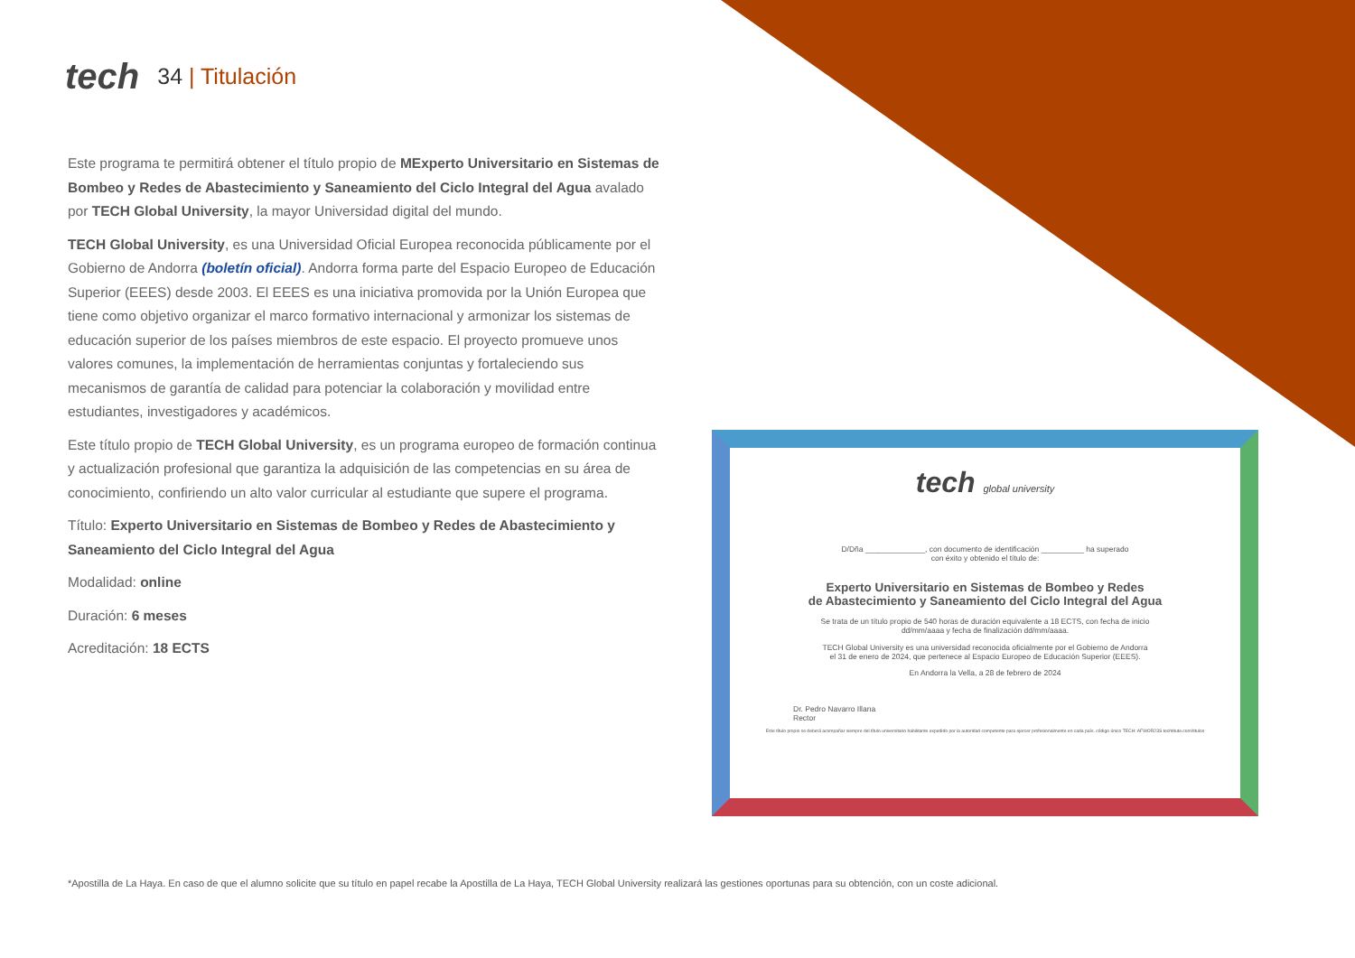tech
34 | Titulación
Este programa te permitirá obtener el título propio de MExperto Universitario en Sistemas de Bombeo y Redes de Abastecimiento y Saneamiento del Ciclo Integral del Agua avalado por TECH Global University, la mayor Universidad digital del mundo.
TECH Global University, es una Universidad Oficial Europea reconocida públicamente por el Gobierno de Andorra (boletín oficial). Andorra forma parte del Espacio Europeo de Educación Superior (EEES) desde 2003. El EEES es una iniciativa promovida por la Unión Europea que tiene como objetivo organizar el marco formativo internacional y armonizar los sistemas de educación superior de los países miembros de este espacio. El proyecto promueve unos valores comunes, la implementación de herramientas conjuntas y fortaleciendo sus mecanismos de garantía de calidad para potenciar la colaboración y movilidad entre estudiantes, investigadores y académicos.
Este título propio de TECH Global University, es un programa europeo de formación continua y actualización profesional que garantiza la adquisición de las competencias en su área de conocimiento, confiriendo un alto valor curricular al estudiante que supere el programa.
Título: Experto Universitario en Sistemas de Bombeo y Redes de Abastecimiento y Saneamiento del Ciclo Integral del Agua
Modalidad: online
Duración: 6 meses
Acreditación: 18 ECTS
tech global university
D/Dña ______________, con documento de identificación __________ ha superado
con éxito y obtenido el título de:
Experto Universitario en Sistemas de Bombeo y Redes
de Abastecimiento y Saneamiento del Ciclo Integral del Agua
Se trata de un título propio de 540 horas de duración equivalente a 18 ECTS, con fecha de inicio
dd/mm/aaaa y fecha de finalización dd/mm/aaaa.
TECH Global University es una universidad reconocida oficialmente por el Gobierno de Andorra
el 31 de enero de 2024, que pertenece al Espacio Europeo de Educación Superior (EEES).
En Andorra la Vella, a 28 de febrero de 2024
Dr. Pedro Navarro Illana
Rector
Este título propio se deberá acompañar siempre del título universitario habilitante expedido por la autoridad competente para ejercer profesionalmente en cada país. código único TECH: AFWOR23S techtitute.com/titulos
*Apostilla de La Haya. En caso de que el alumno solicite que su título en papel recabe la Apostilla de La Haya, TECH Global University realizará las gestiones oportunas para su obtención, con un coste adicional.